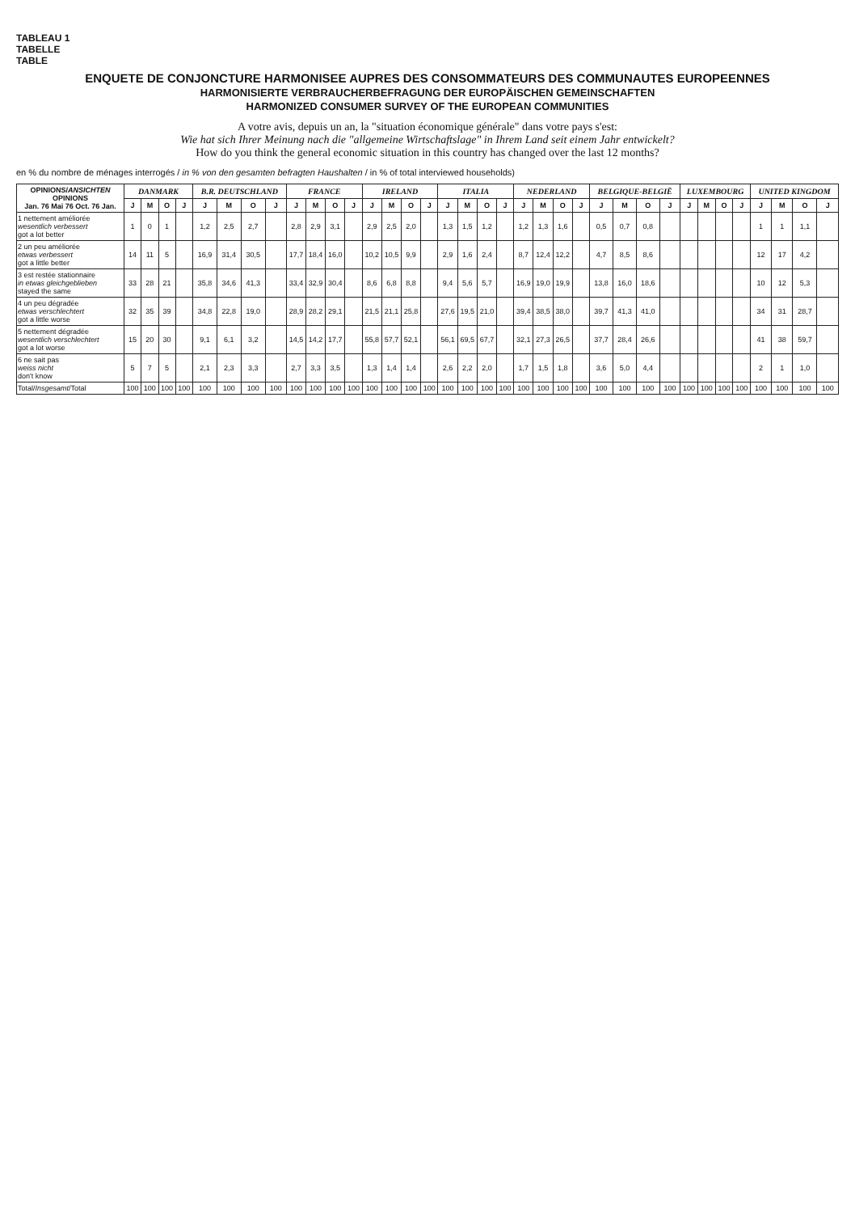TABLEAU 1
TABELLE
TABLE
ENQUETE DE CONJONCTURE HARMONISEE AUPRES DES CONSOMMATEURS DES COMMUNAUTES EUROPEENNES
HARMONISIERTE VERBRAUCHERBEFRAGUNG DER EUROPÄISCHEN GEMEINSCHAFTEN
HARMONIZED CONSUMER SURVEY OF THE EUROPEAN COMMUNITIES
A votre avis, depuis un an, la "situation économique générale" dans votre pays s'est:
Wie hat sich Ihrer Meinung nach die "allgemeine Wirtschaftslage" in Ihrem Land seit einem Jahr entwickelt?
How do you think the general economic situation in this country has changed over the last 12 months?
en % du nombre de ménages interrogés / in % von den gesamten befragten Haushalten / in % of total interviewed households)
| OPINIONS/ ANSICHTEN OPINIONS Jan. 76 Mai 76 Oct. 76 Jan. | DANMARK | | | | B.R. DEUTSCHLAND | | | | FRANCE | | | | IRELAND | | | | ITALIA | | | | NEDERLAND | | | | BELGIQUE-BELGIË | | | | LUXEMBOURG | | | | UNITED KINGDOM | | | |
| --- | --- | --- | --- | --- | --- | --- | --- | --- | --- | --- | --- | --- | --- | --- | --- | --- | --- | --- | --- | --- | --- | --- | --- | --- | --- | --- | --- | --- | --- | --- | --- | --- | --- | --- | --- | --- |
| | J | M | O | J | J | M | O | J | J | M | O | J | J | M | O | J | J | M | O | J | J | M | O | J | J | M | O | J | J | M | O | J | J | M | O | J |
| 1 nettement améliorée wesentlich verbessert got a lot better | 1 | 0 | 1 | | 1,2 | 2,5 | 2,7 | | 2,8 | 2,9 | 3,1 | | 2,9 | 2,5 | 2,0 | | 1,3 | 1,5 | 1,2 | | 1,2 | 1,3 | 1,6 | | 0,5 | 0,7 | 0,8 | | | | | | 1 | 1 | 1,1 | |
| 2 un peu améliorée etwas verbessert got a little better | 14 | 11 | 5 | | 16,9 | 31,4 | 30,5 | | 17,7 | 18,4 | 16,0 | | 10,2 | 10,5 | 9,9 | | 2,9 | 1,6 | 2,4 | | 8,7 | 12,4 | 12,2 | | 4,7 | 8,5 | 8,6 | | | | | | 12 | 17 | 4,2 | |
| 3 est restée stationnaire in etwas gleichgeblieben stayed the same | 33 | 28 | 21 | | 35,8 | 34,6 | 41,3 | | 33,4 | 32,9 | 30,4 | | 8,6 | 6,8 | 8,8 | | 9,4 | 5,6 | 5,7 | | 16,9 | 19,0 | 19,9 | | 13,8 | 16,0 | 18,6 | | | | | | 10 | 12 | 5,3 | |
| 4 un peu dégradée etwas verschlechtert got a little worse | 32 | 35 | 39 | | 34,8 | 22,8 | 19,0 | | 28,9 | 28,2 | 29,1 | | 21,5 | 21,1 | 25,8 | | 27,6 | 19,5 | 21,0 | | 39,4 | 38,5 | 38,0 | | 39,7 | 41,3 | 41,0 | | | | | | 34 | 31 | 28,7 | |
| 5 nettement dégradée wesentlich verschlechtert got a lot worse | 15 | 20 | 30 | | 9,1 | 6,1 | 3,2 | | 14,5 | 14,2 | 17,7 | | 55,8 | 57,7 | 52,1 | | 56,1 | 69,5 | 67,7 | | 32,1 | 27,3 | 26,5 | | 37,7 | 28,4 | 26,6 | | | | | | 41 | 38 | 59,7 | |
| 6 ne sait pas weiss nicht don't know | 5 | 7 | 5 | | 2,1 | 2,3 | 3,3 | | 2,7 | 3,3 | 3,5 | | 1,3 | 1,4 | 1,4 | | 2,6 | 2,2 | 2,0 | | 1,7 | 1,5 | 1,8 | | 3,6 | 5,0 | 4,4 | | | | | | 2 | 1 | 1,0 | |
| Total/ Insgesamt /Total | 100 | 100 | 100 | 100 | 100 | 100 | 100 | 100 | 100 | 100 | 100 | 100 | 100 | 100 | 100 | 100 | 100 | 100 | 100 | 100 | 100 | 100 | 100 | 100 | 100 | 100 | 100 | 100 | 100 | 100 | 100 | 100 | 100 | 100 | 100 | 100 |